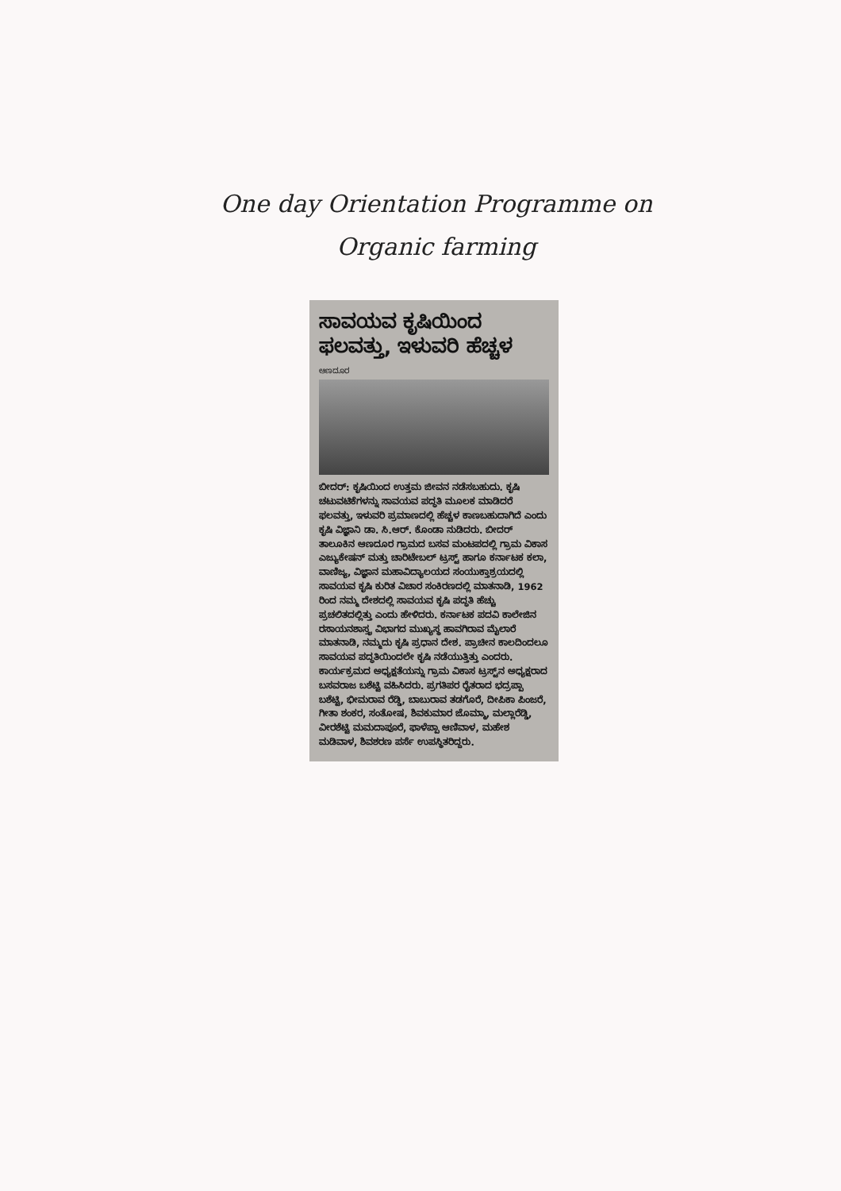One day Orientation Programme on
Organic farming
ಸಾವಯವ ಕೃಷಿಯಿಂದ ಫಲವತ್ತು, ಇಳುವರಿ ಹೆಚ್ಚಳ
ಆಣದೂರ
ಬೀದರ್: ಕೃಷಿಯಿಂದ ಉತ್ತಮ ಜೀವನ ನಡೆಸಬಹುದು. ಕೃಷಿ ಚಟುವಟಿಕೆಗಳನ್ನು ಸಾವಯವ ಪದ್ಧತಿ ಮೂಲಕ ಮಾಡಿದರೆ ಫಲವತ್ತು, ಇಳುವರಿ ಪ್ರಮಾಣದಲ್ಲಿ ಹೆಚ್ಚಳ ಕಾಣಬಹುದಾಗಿದೆ ಎಂದು ಕೃಷಿ ವಿಜ್ಞಾನಿ ಡಾ. ಸಿ.ಆರ್. ಕೊಂಡಾ ನುಡಿದರು. ಬೀದರ್ ತಾಲೂಕಿನ ಆಣದೂರ ಗ್ರಾಮದ ಬಸವ ಮಂಟಪದಲ್ಲಿ ಗ್ರಾಮ ವಿಕಾಸ ಎಜ್ಯುಕೇಷನ್ ಮತ್ತು ಚಾರಿಟೇಬಲ್ ಟ್ರಸ್ಟ್ ಹಾಗೂ ಕರ್ನಾಟಕ ಕಲಾ, ವಾಣಿಜ್ಯ, ವಿಜ್ಞಾನ ಮಹಾವಿದ್ಯಾಲಯದ ಸಂಯುಕ್ತಾಶ್ರಯದಲ್ಲಿ ಸಾವಯವ ಕೃಷಿ ಕುರಿತ ವಿಚಾರ ಸಂಕಿರಣದಲ್ಲಿ ಮಾತನಾಡಿ, 1962 ರಿಂದ ನಮ್ಮ ದೇಶದಲ್ಲಿ ಸಾವಯವ ಕೃಷಿ ಪದ್ಧತಿ ಹೆಚ್ಚು ಪ್ರಚಲಿತದಲ್ಲಿತ್ತು ಎಂದು ಹೇಳಿದರು. ಕರ್ನಾಟಕ ಪದವಿ ಕಾಲೇಜಿನ ರಸಾಯನಶಾಸ್ತ್ರ ವಿಭಾಗದ ಮುಖ್ಯಸ್ಥ ಹಾವಗಿರಾವ ಮೈಲಾರೆ ಮಾತನಾಡಿ, ನಮ್ಮದು ಕೃಷಿ ಪ್ರಧಾನ ದೇಶ. ಪ್ರಾಚೀನ ಕಾಲದಿಂದಲೂ ಸಾವಯವ ಪದ್ಧತಿಯಿಂದಲೇ ಕೃಷಿ ನಡೆಯುತ್ತಿತ್ತು ಎಂದರು. ಕಾರ್ಯಕ್ರಮದ ಅಧ್ಯಕ್ಷತೆಯನ್ನು ಗ್ರಾಮ ವಿಕಾಸ ಟ್ರಸ್ಟ್‌ನ ಅಧ್ಯಕ್ಷರಾದ ಬಸವರಾಜ ಬಶೆಟ್ಟಿ ವಹಿಸಿದರು. ಪ್ರಗತಿಪರ ರೈತರಾದ ಭದ್ರಪ್ಪಾ ಬಶೆಟ್ಟಿ, ಭೀಮರಾವ ರೆಡ್ಡಿ, ಬಾಬುರಾವ ತಡಗೊರೆ, ದೀಪಿಕಾ ಪಿಂಜರೆ, ಗೀತಾ ಶಂಕರ, ಸಂತೋಷ, ಶಿವಕುಮಾರ ಜೊಮ್ಮಾ, ಮಲ್ಲಾರೆಡ್ಡಿ, ವೀರಶೆಟ್ಟಿ ಮಮದಾಪೂರೆ, ಫಾಳೆಪ್ಪಾ ಆಣಿವಾಳ, ಮಹೇಶ ಮಡಿವಾಳ, ಶಿವಶರಣ ಪರ್ಸೆ ಉಪಸ್ಥಿತರಿದ್ದರು.